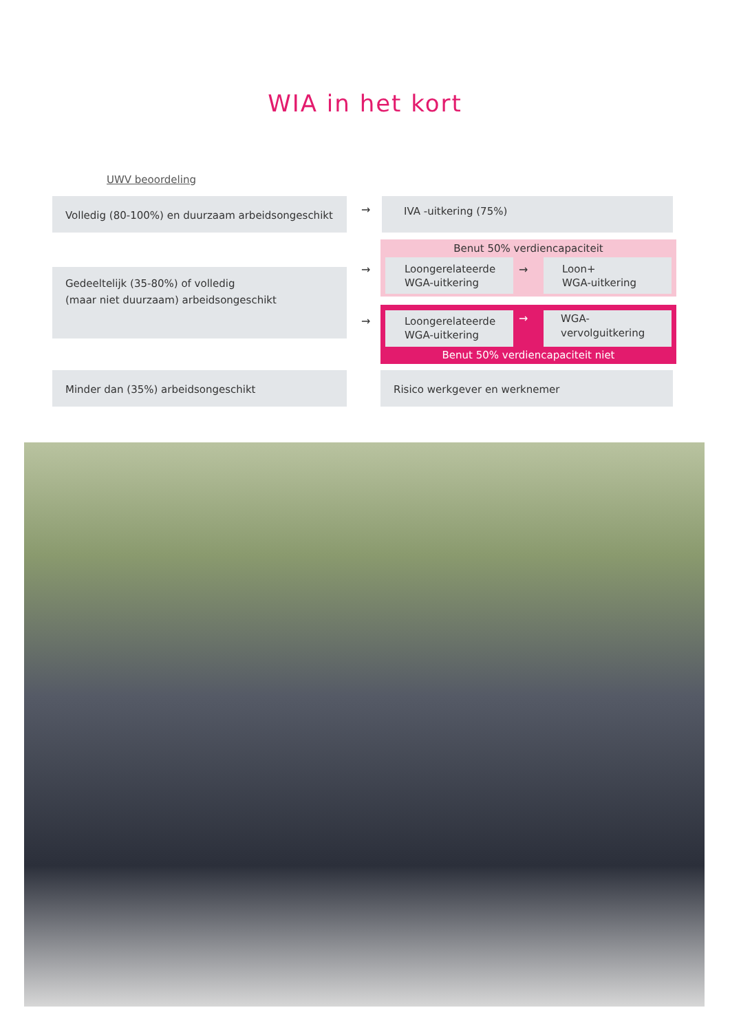WIA in het kort
UWV beoordeling
Volledig (80-100%) en duurzaam arbeidsongeschikt
→
IVA -uitkering (75%)
Benut 50% verdiencapaciteit
Gedeeltelijk (35-80%) of volledig
(maar niet duurzaam) arbeidsongeschikt
→
Loongerelateerde WGA-uitkering
→
Loon+
WGA-uitkering
→
Loongerelateerde WGA-uitkering
→
WGA-
vervolguitkering
Benut 50% verdiencapaciteit niet
Minder dan (35%) arbeidsongeschikt Risico werkgever en werknemer